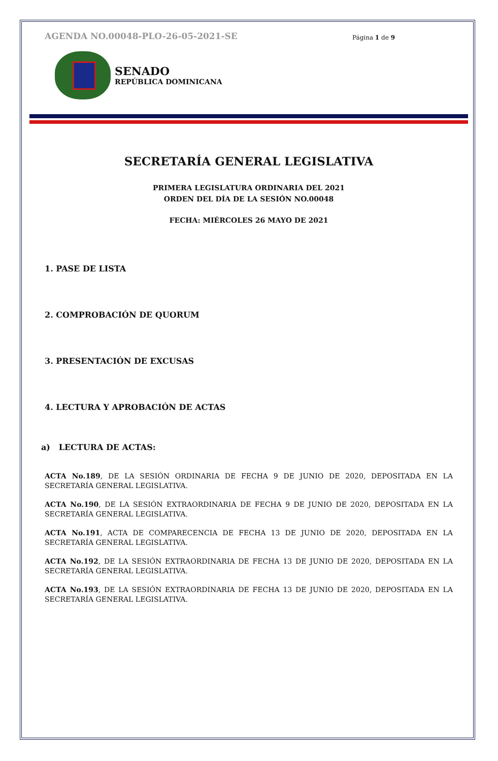AGENDA NO.00048-PLO-26-05-2021-SE Página 1 de 9
SENADO
REPÚBLICA DOMINICANA
SECRETARÍA GENERAL LEGISLATIVA
PRIMERA LEGISLATURA ORDINARIA DEL 2021
ORDEN DEL DÍA DE LA SESIÓN NO.00048
FECHA: MIÉRCOLES 26 MAYO DE 2021
1. PASE DE LISTA
2. COMPROBACIÓN DE QUORUM
3. PRESENTACIÓN DE EXCUSAS
4. LECTURA Y APROBACIÓN DE ACTAS
a) LECTURA DE ACTAS:
ACTA No.189, DE LA SESIÓN ORDINARIA DE FECHA 9 DE JUNIO DE 2020, DEPOSITADA EN LA SECRETARÍA GENERAL LEGISLATIVA.
ACTA No.190, DE LA SESIÓN EXTRAORDINARIA DE FECHA 9 DE JUNIO DE 2020, DEPOSITADA EN LA SECRETARÍA GENERAL LEGISLATIVA.
ACTA No.191, ACTA DE COMPARECENCIA DE FECHA 13 DE JUNIO DE 2020, DEPOSITADA EN LA SECRETARÍA GENERAL LEGISLATIVA.
ACTA No.192, DE LA SESIÓN EXTRAORDINARIA DE FECHA 13 DE JUNIO DE 2020, DEPOSITADA EN LA SECRETARÍA GENERAL LEGISLATIVA.
ACTA No.193, DE LA SESIÓN EXTRAORDINARIA DE FECHA 13 DE JUNIO DE 2020, DEPOSITADA EN LA SECRETARÍA GENERAL LEGISLATIVA.